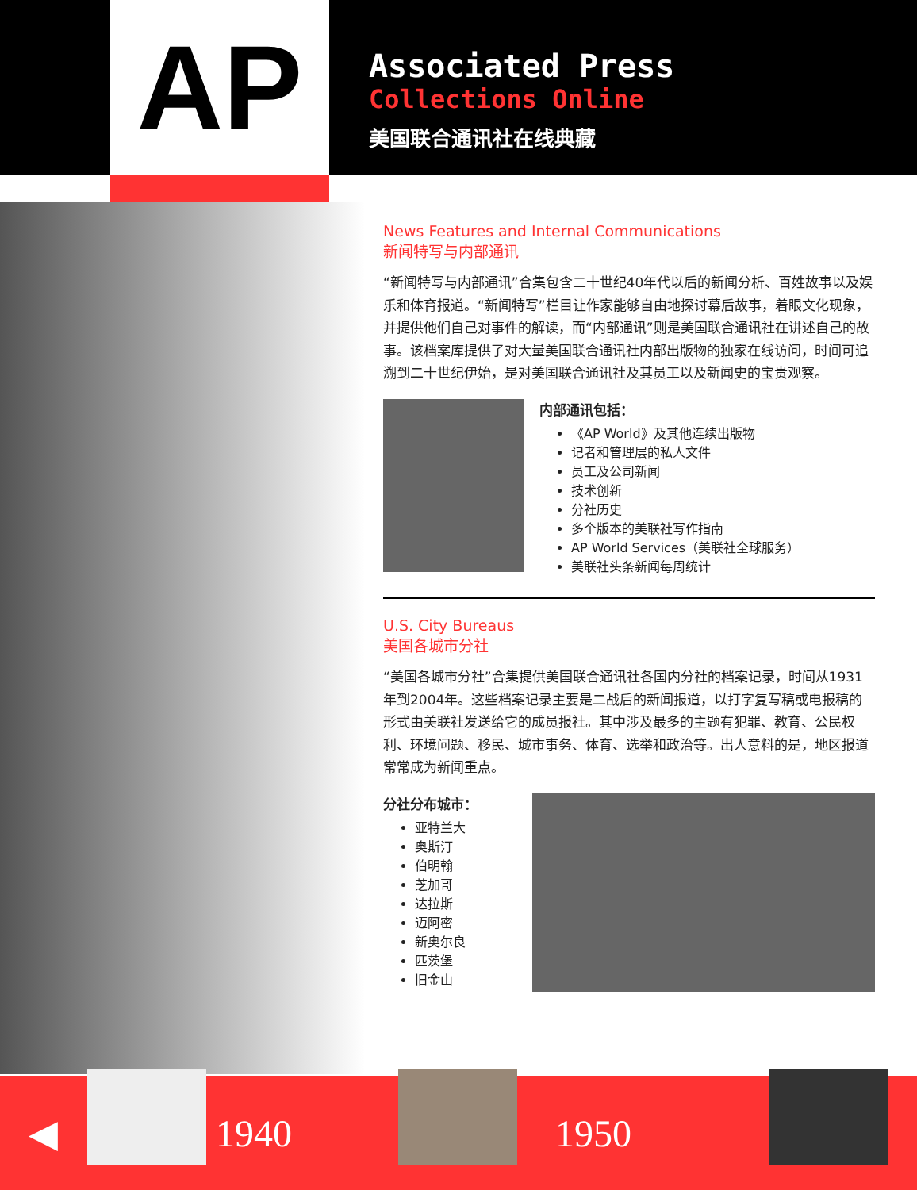AP
Associated Press
Collections Online
美国联合通讯社在线典藏
News Features and Internal Communications
新闻特写与内部通讯
“新闻特写与内部通讯”合集包含二十世纪40年代以后的新闻分析、百姓故事以及娱乐和体育报道。“新闻特写”栏目让作家能够自由地探讨幕后故事，着眼文化现象，并提供他们自己对事件的解读，而“内部通讯”则是美国联合通讯社在讲述自己的故事。该档案库提供了对大量美国联合通讯社内部出版物的独家在线访问，时间可追溯到二十世纪伊始，是对美国联合通讯社及其员工以及新闻史的宝贵观察。
内部通讯包括：
《AP World》及其他连续出版物
记者和管理层的私人文件
员工及公司新闻
技术创新
分社历史
多个版本的美联社写作指南
AP World Services（美联社全球服务）
美联社头条新闻每周统计
U.S. City Bureaus
美国各城市分社
“美国各城市分社”合集提供美国联合通讯社各国内分社的档案记录，时间从1931年到2004年。这些档案记录主要是二战后的新闻报道，以打字复写稿或电报稿的形式由美联社发送给它的成员报社。其中涉及最多的主题有犯罪、教育、公民权利、环境问题、移民、城市事务、体育、选举和政治等。出人意料的是，地区报道常常成为新闻重点。
分社分布城市：
亚特兰大
奥斯汀
伯明翰
芝加哥
达拉斯
迈阿密
新奥尔良
匹茨堡
旧金山
◀ 1940 1950